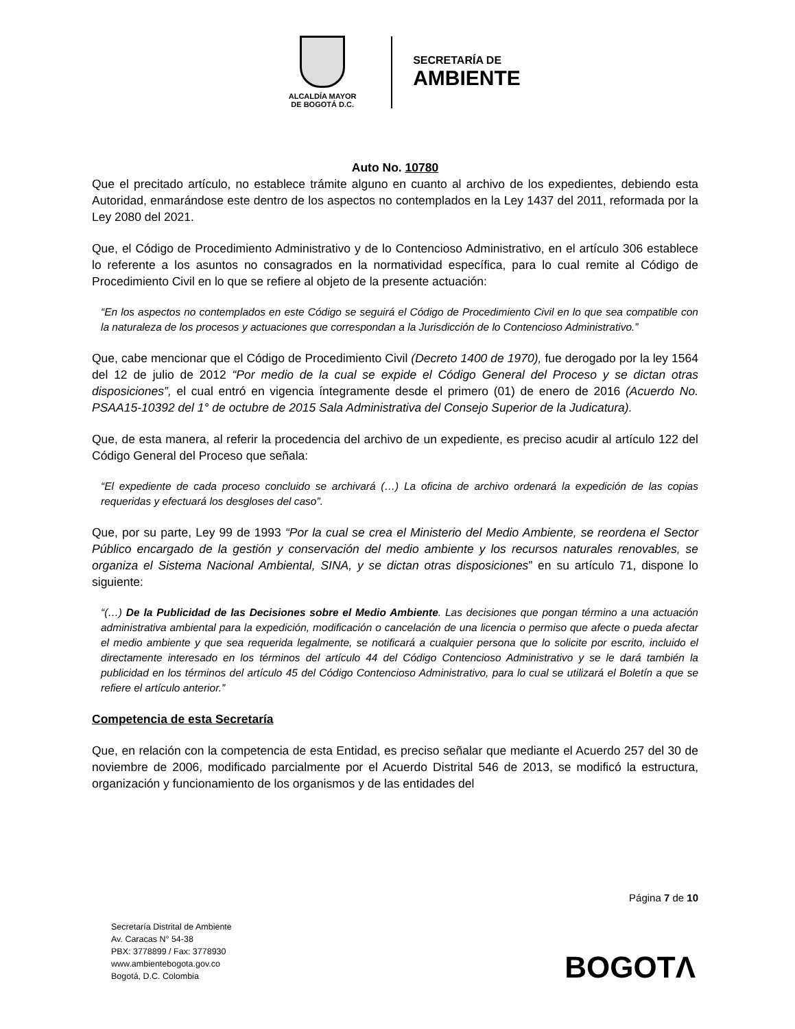ALCALDÍA MAYOR
DE BOGOTÁ D.C.
SECRETARÍA DE
AMBIENTE
Auto No. 10780
Que el precitado artículo, no establece trámite alguno en cuanto al archivo de los expedientes, debiendo esta Autoridad, enmarándose este dentro de los aspectos no contemplados en la Ley 1437 del 2011, reformada por la Ley 2080 del 2021.
Que, el Código de Procedimiento Administrativo y de lo Contencioso Administrativo, en el artículo 306 establece lo referente a los asuntos no consagrados en la normatividad específica, para lo cual remite al Código de Procedimiento Civil en lo que se refiere al objeto de la presente actuación:
“En los aspectos no contemplados en este Código se seguirá el Código de Procedimiento Civil en lo que sea compatible con la naturaleza de los procesos y actuaciones que correspondan a la Jurisdicción de lo Contencioso Administrativo.”
Que, cabe mencionar que el Código de Procedimiento Civil (Decreto 1400 de 1970), fue derogado por la ley 1564 del 12 de julio de 2012 “Por medio de la cual se expide el Código General del Proceso y se dictan otras disposiciones”, el cual entró en vigencia íntegramente desde el primero (01) de enero de 2016 (Acuerdo No. PSAA15-10392 del 1° de octubre de 2015 Sala Administrativa del Consejo Superior de la Judicatura).
Que, de esta manera, al referir la procedencia del archivo de un expediente, es preciso acudir al artículo 122 del Código General del Proceso que señala:
“El expediente de cada proceso concluido se archivará (…) La oficina de archivo ordenará la expedición de las copias requeridas y efectuará los desgloses del caso”.
Que, por su parte, Ley 99 de 1993 “Por la cual se crea el Ministerio del Medio Ambiente, se reordena el Sector Público encargado de la gestión y conservación del medio ambiente y los recursos naturales renovables, se organiza el Sistema Nacional Ambiental, SINA, y se dictan otras disposiciones” en su artículo 71, dispone lo siguiente:
“(…) De la Publicidad de las Decisiones sobre el Medio Ambiente. Las decisiones que pongan término a una actuación administrativa ambiental para la expedición, modificación o cancelación de una licencia o permiso que afecte o pueda afectar el medio ambiente y que sea requerida legalmente, se notificará a cualquier persona que lo solicite por escrito, incluido el directamente interesado en los términos del artículo 44 del Código Contencioso Administrativo y se le dará también la publicidad en los términos del artículo 45 del Código Contencioso Administrativo, para lo cual se utilizará el Boletín a que se refiere el artículo anterior.”
Competencia de esta Secretaría
Que, en relación con la competencia de esta Entidad, es preciso señalar que mediante el Acuerdo 257 del 30 de noviembre de 2006, modificado parcialmente por el Acuerdo Distrital 546 de 2013, se modificó la estructura, organización y funcionamiento de los organismos y de las entidades del
Página 7 de 10
Secretaría Distrital de Ambiente
Av. Caracas N° 54-38
PBX: 3778899 / Fax: 3778930
www.ambientebogota.gov.co
Bogotá, D.C. Colombia
BOGOTΛ